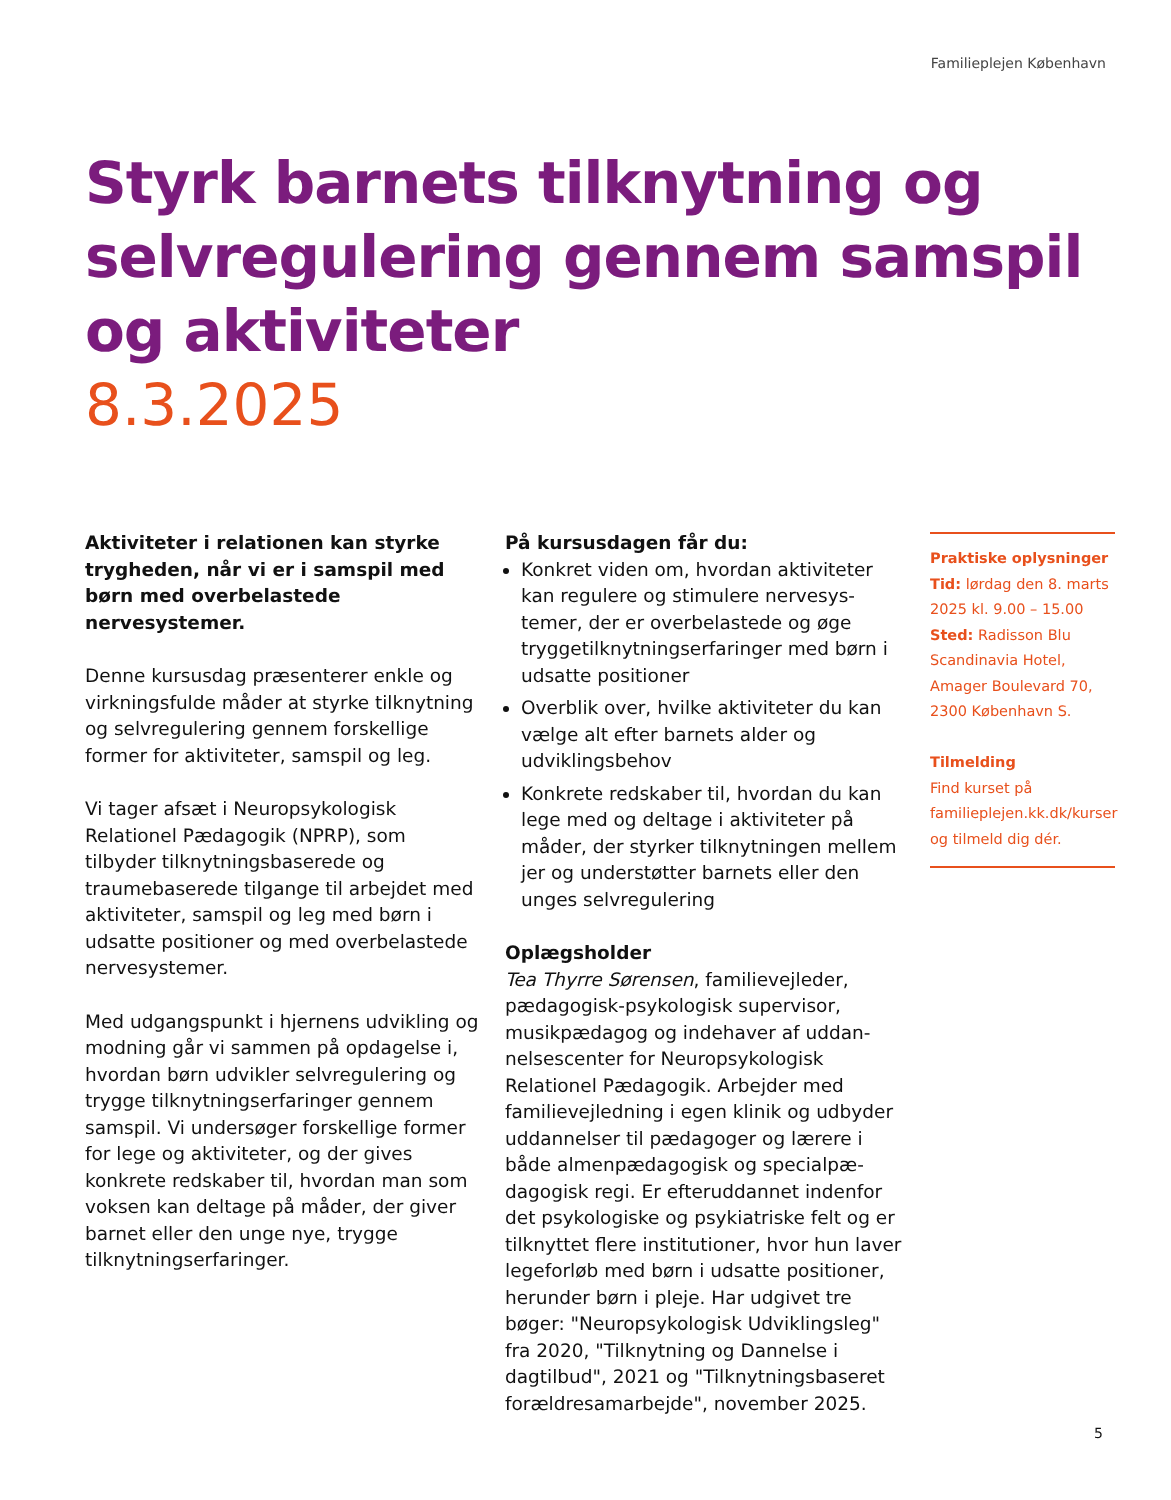Familieplejen København
Styrk barnets tilknytning og selvregulering gennem samspil og aktiviteter
8.3.2025
Aktiviteter i relationen kan styrke tryg­heden, når vi er i samspil med børn med overbelastede nervesystemer.
Denne kursusdag præsenterer enkle og virk­ningsfulde måder at styrke tilknytning og selvregulering gennem forskellige former for aktiviteter, samspil og leg.
Vi tager afsæt i Neuropsykologisk Relationel Pædagogik (NPRP), som tilbyder tilknyt­ningsbaserede og traumebaserede tilgange til arbejdet med aktiviteter, samspil og leg med børn i udsatte positioner og med over­belastede nervesystemer.
Med udgangspunkt i hjernens udvikling og modning går vi sammen på opdagelse i, hvordan børn udvikler selvregulering og trygge tilknytningserfaringer gennem samspil. Vi undersøger forskellige former for lege og aktiviteter, og der gives konkrete redskaber til, hvordan man som voksen kan deltage på måder, der giver barnet eller den unge nye, trygge tilknytningserfaringer.
På kursusdagen får du:
Konkret viden om, hvordan aktiviteter kan regulere og stimulere nervesys­temer, der er overbelastede og øge tryggetilknytningserfaringer med børn i udsatte positioner
Overblik over, hvilke aktiviteter du kan vælge alt efter barnets alder og udviklingsbehov
Konkrete redskaber til, hvordan du kan lege med og deltage i aktiviteter på måder, der styrker tilknytningen mellem jer og understøtter barnets eller den unges selvregulering
Oplægsholder
Tea Thyrre Sørensen, familievejleder, pædagogisk-psykologisk supervisor, musikpædagog og indehaver af uddan­nelsescenter for Neuropsykologisk Relationel Pædagogik. Arbejder med familievejledning i egen klinik og udbyder uddannelser til pædagoger og lærere i både almenpædagogisk og specialpæ­dagogisk regi. Er efteruddannet indenfor det psykologiske og psykiatriske felt og er tilknyttet flere institutioner, hvor hun laver legeforløb med børn i udsatte positioner, herunder børn i pleje. Har udgivet tre bøger: "Neuropsykologisk Udviklingsleg" fra 2020, "Tilknytning og Dannelse i dagtilbud", 2021 og "Tilknytningsbaseret forældresam­arbejde", november 2025.
Praktiske oplysninger
Tid: lørdag den 8. marts 2025 kl. 9.00 – 15.00
Sted: Radisson Blu Scandinavia Hotel, Amager Boulevard 70, 2300 København S.
Tilmelding
Find kurset på familieplejen.kk.dk/kurser og tilmeld dig dér.
5